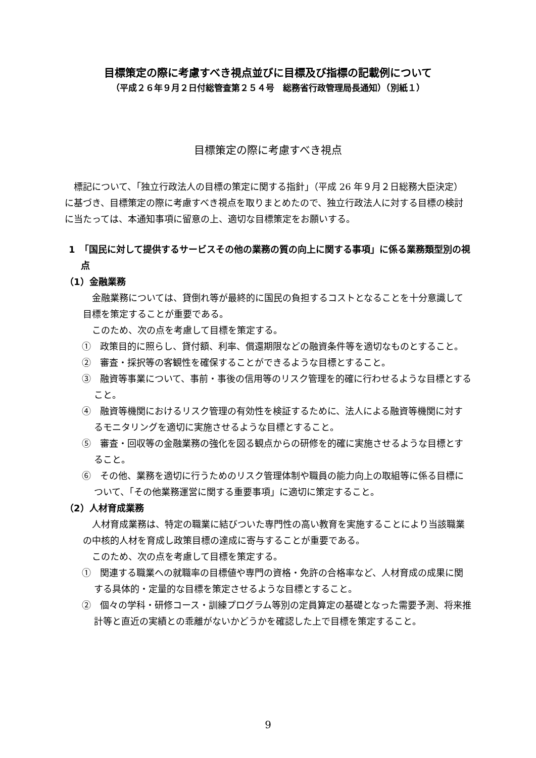目標策定の際に考慮すべき視点並びに目標及び指標の記載例について
（平成２６年９月２日付総管査第２５４号　総務省行政管理局長通知）（別紙１）
目標策定の際に考慮すべき視点
　標記について、「独立行政法人の目標の策定に関する指針」（平成 26 年９月２日総務大臣決定）に基づき、目標策定の際に考慮すべき視点を取りまとめたので、独立行政法人に対する目標の検討に当たっては、本通知事項に留意の上、適切な目標策定をお願いする。
1　「国民に対して提供するサービスその他の業務の質の向上に関する事項」に係る業務類型別の視点
（1）金融業務
　金融業務については、貸倒れ等が最終的に国民の負担するコストとなることを十分意識して目標を策定することが重要である。
　このため、次の点を考慮して目標を策定する。
①　政策目的に照らし、貸付額、利率、償還期限などの融資条件等を適切なものとすること。
②　審査・採択等の客観性を確保することができるような目標とすること。
③　融資等事業について、事前・事後の信用等のリスク管理を的確に行わせるような目標とすること。
④　融資等機関におけるリスク管理の有効性を検証するために、法人による融資等機関に対するモニタリングを適切に実施させるような目標とすること。
⑤　審査・回収等の金融業務の強化を図る観点からの研修を的確に実施させるような目標とすること。
⑥　その他、業務を適切に行うためのリスク管理体制や職員の能力向上の取組等に係る目標について、「その他業務運営に関する重要事項」に適切に策定すること。
（2）人材育成業務
　人材育成業務は、特定の職業に結びついた専門性の高い教育を実施することにより当該職業の中核的人材を育成し政策目標の達成に寄与することが重要である。
　このため、次の点を考慮して目標を策定する。
①　関連する職業への就職率の目標値や専門の資格・免許の合格率など、人材育成の成果に関する具体的・定量的な目標を策定させるような目標とすること。
②　個々の学科・研修コース・訓練プログラム等別の定員算定の基礎となった需要予測、将来推計等と直近の実績との乖離がないかどうかを確認した上で目標を策定すること。
9